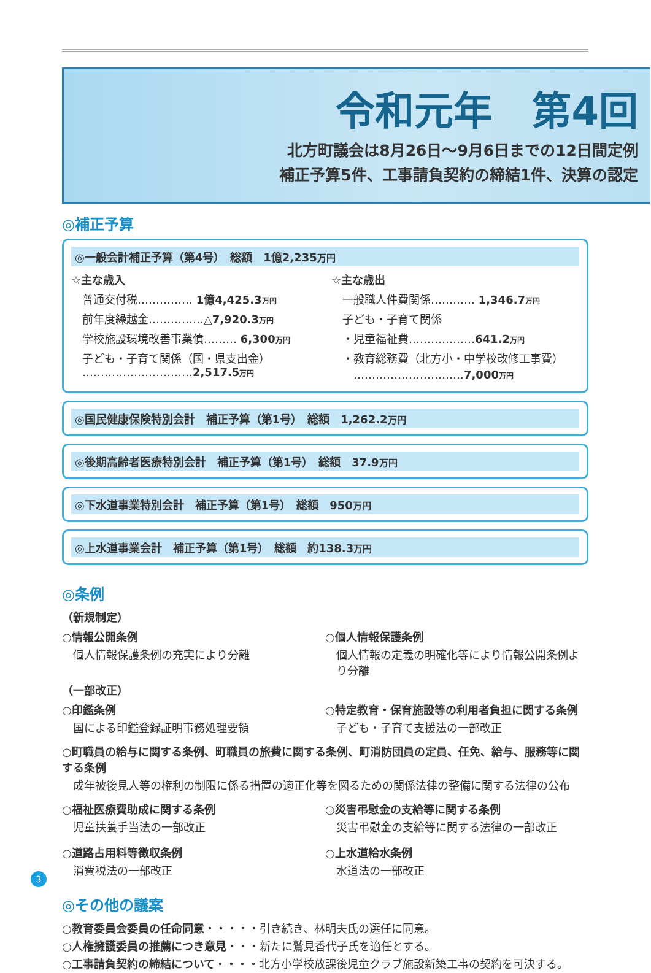令和元年　第4回
北方町議会は8月26日～9月6日までの12日間定例
補正予算5件、工事請負契約の締結1件、決算の認定
◎補正予算
◎一般会計補正予算（第4号）　総額　1億2,235万円
☆主な歳入
普通交付税…………… 1億4,425.3万円
前年度繰越金……………△7,920.3万円
学校施設環境改善事業債……… 6,300万円
子ども・子育て関係（国・県支出金）
…………………………2,517.5万円
☆主な歳出
一般職人件費関係………… 1,346.7万円
子ども・子育て関係
・児童福祉費………………641.2万円
・教育総務費（北方小・中学校改修工事費）
　…………………………7,000万円
◎国民健康保険特別会計　補正予算（第1号）　総額　1,262.2万円
◎後期高齢者医療特別会計　補正予算（第1号）　総額　37.9万円
◎下水道事業特別会計　補正予算（第1号）　総額　950万円
◎上水道事業会計　補正予算（第1号）　総額　約138.3万円
◎条例
（新規制定）
○情報公開条例
個人情報保護条例の充実により分離
○個人情報保護条例
個人情報の定義の明確化等により情報公開条例より分離
（一部改正）
○印鑑条例
国による印鑑登録証明事務処理要領
○特定教育・保育施設等の利用者負担に関する条例
子ども・子育て支援法の一部改正
○町職員の給与に関する条例、町職員の旅費に関する条例、町消防団員の定員、任免、給与、服務等に関する条例
成年被後見人等の権利の制限に係る措置の適正化等を図るための関係法律の整備に関する法律の公布
○福祉医療費助成に関する条例
児童扶養手当法の一部改正
○災害弔慰金の支給等に関する条例
災害弔慰金の支給等に関する法律の一部改正
○道路占用料等徴収条例
消費税法の一部改正
○上水道給水条例
水道法の一部改正
◎その他の議案
○教育委員会委員の任命同意・・・・・引き続き、林明夫氏の選任に同意。
○人権擁護委員の推薦につき意見・・・新たに鷲見香代子氏を適任とする。
○工事請負契約の締結について・・・・北方小学校放課後児童クラブ施設新築工事の契約を可決する。
3